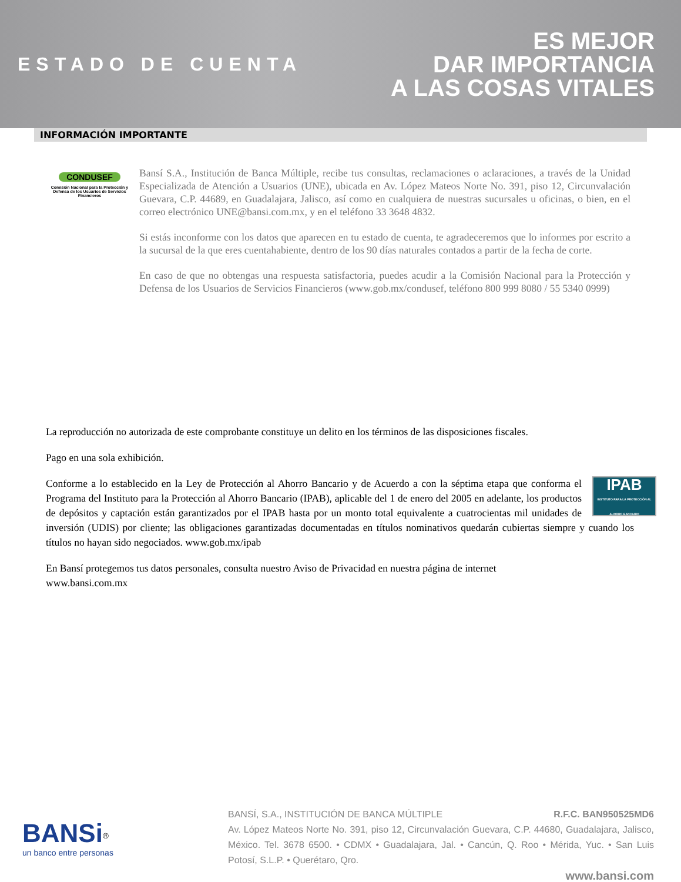ESTADO DE CUENTA
ES MEJOR
DAR IMPORTANCIA
A LAS COSAS VITALES
INFORMACIÓN IMPORTANTE
CONDUSEF
Comisión Nacional para la Protección y Defensa de los Usuarios de Servicios Financieros
Bansí S.A., Institución de Banca Múltiple, recibe tus consultas, reclamaciones o aclaraciones, a través de la Unidad Especializada de Atención a Usuarios (UNE), ubicada en Av. López Mateos Norte No. 391, piso 12, Circunvalación Guevara, C.P. 44689, en Guadalajara, Jalisco, así como en cualquiera de nuestras sucursales u oficinas, o bien, en el correo electrónico UNE@bansi.com.mx, y en el teléfono 33 3648 4832.
Si estás inconforme con los datos que aparecen en tu estado de cuenta, te agradeceremos que lo informes por escrito a la sucursal de la que eres cuentahabiente, dentro de los 90 días naturales contados a partir de la fecha de corte.
En caso de que no obtengas una respuesta satisfactoria, puedes acudir a la Comisión Nacional para la Protección y Defensa de los Usuarios de Servicios Financieros (www.gob.mx/condusef, teléfono 800 999 8080 / 55 5340 0999)
La reproducción no autorizada de este comprobante constituye un delito en los términos de las disposiciones fiscales.
Pago en una sola exhibición.
IPAB
INSTITUTO PARA LA PROTECCIÓN AL AHORRO BANCARIO Conforme a lo establecido en la Ley de Protección al Ahorro Bancario y de Acuerdo a con la séptima etapa que conforma el Programa del Instituto para la Protección al Ahorro Bancario (IPAB), aplicable del 1 de enero del 2005 en adelante, los productos de depósitos y captación están garantizados por el IPAB hasta por un monto total equivalente a cuatrocientas mil unidades de inversión (UDIS) por cliente; las obligaciones garantizadas documentadas en títulos nominativos quedarán cubiertas siempre y cuando los títulos no hayan sido negociados. www.gob.mx/ipab
En Bansí protegemos tus datos personales, consulta nuestro Aviso de Privacidad en nuestra página de internet
www.bansi.com.mx
BANSi<sup>®</sup>
un banco entre personas
BANSÍ, S.A., INSTITUCIÓN DE BANCA MÚLTIPLE R.F.C. BAN950525MD6
Av. López Mateos Norte No. 391, piso 12, Circunvalación Guevara, C.P. 44680, Guadalajara, Jalisco, México. Tel. 3678 6500. • CDMX • Guadalajara, Jal. • Cancún, Q. Roo • Mérida, Yuc. • San Luis Potosí, S.L.P. • Querétaro, Qro.
www.bansi.com